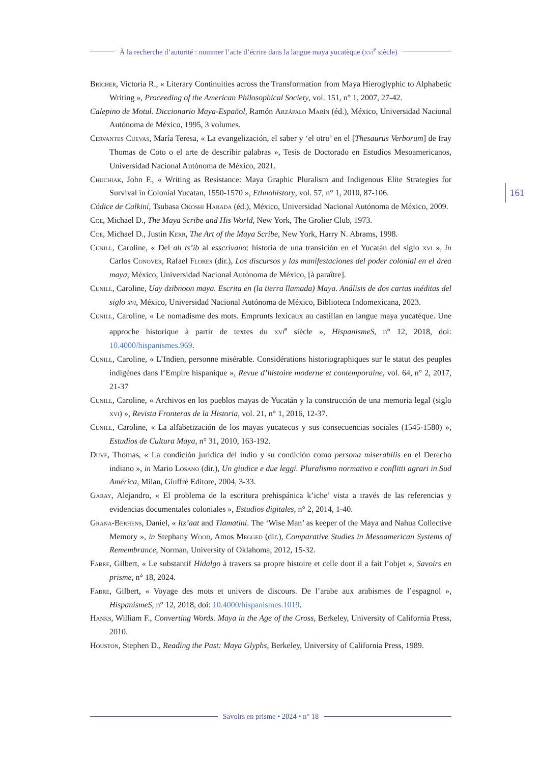À la recherche d’autorité : nommer l’acte d’écrire dans la langue maya yucatèque (xvi<sup>e</sup> siècle)
161
Bricher, Victoria R., « Literary Continuities across the Transformation from Maya Hieroglyphic to Alphabetic Writing », Proceeding of the American Philosophical Society, vol. 151, n° 1, 2007, 27-42.
Calepino de Motul. Diccionario Maya-Español, Ramón Arzápalo Marín (éd.), México, Universidad Nacional Autónoma de México, 1995, 3 volumes.
Cervantes Cuevas, María Teresa, « La evangelización, el saber y ‘el otro’ en el [Thesaurus Verborum] de fray Thomas de Coto o el arte de describir palabras », Tesis de Doctorado en Estudios Mesoamericanos, Universidad Nacional Autónoma de México, 2021.
Chuchiak, John F., « Writing as Resistance: Maya Graphic Pluralism and Indigenous Elite Strategies for Survival in Colonial Yucatan, 1550-1570 », Ethnohistory, vol. 57, n° 1, 2010, 87-106.
Códice de Calkiní, Tsubasa Okoshi Harada (éd.), México, Universidad Nacional Autónoma de México, 2009.
Coe, Michael D., The Maya Scribe and His World, New York, The Grolier Club, 1973.
Coe, Michael D., Justin Kerr, The Art of the Maya Scribe, New York, Harry N. Abrams, 1998.
Cunill, Caroline, « Del ah ts’ib al esscrivano: historia de una transición en el Yucatán del siglo xvi », in Carlos Conover, Rafael Flores (dir.), Los discursos y las manifestaciones del poder colonial en el área maya, México, Universidad Nacional Autónoma de México, [à paraître].
Cunill, Caroline, Uay dzibnoon maya. Escrita en (la tierra llamada) Maya. Análisis de dos cartas inéditas del siglo xvi, México, Universidad Nacional Autónoma de México, Biblioteca Indomexicana, 2023.
Cunill, Caroline, « Le nomadisme des mots. Emprunts lexicaux au castillan en langue maya yucatèque. Une approche historique à partir de textes du xvi<sup>e</sup> siècle », HispanismeS, n° 12, 2018, doi: 10.4000/hispanismes.969.
Cunill, Caroline, « L’Indien, personne misérable. Considérations historiographiques sur le statut des peuples indigènes dans l’Empire hispanique », Revue d’histoire moderne et contemporaine, vol. 64, n° 2, 2017, 21-37
Cunill, Caroline, « Archivos en los pueblos mayas de Yucatán y la construcción de una memoria legal (siglo xvi) », Revista Fronteras de la Historia, vol. 21, n° 1, 2016, 12-37.
Cunill, Caroline, « La alfabetización de los mayas yucatecos y sus consecuencias sociales (1545-1580) », Estudios de Cultura Maya, n° 31, 2010, 163-192.
Duve, Thomas, « La condición jurídica del indio y su condición como persona miserabilis en el Derecho indiano », in Mario Losano (dir.), Un giudice e due leggi. Pluralismo normativo e conflitti agrari in Sud América, Milan, Giuffrè Editore, 2004, 3-33.
Garay, Alejandro, « El problema de la escritura prehispánica k’iche’ vista a través de las referencias y evidencias documentales coloniales », Estudios digitales, n° 2, 2014, 1-40.
Grana-Berhens, Daniel, « Itz’aat and Tlamatini. The ‘Wise Man’ as keeper of the Maya and Nahua Collective Memory », in Stephany Wood, Amos Megged (dir.), Comparative Studies in Mesoamerican Systems of Remembrance, Norman, University of Oklahoma, 2012, 15-32.
Fabre, Gilbert, « Le substantif Hidalgo à travers sa propre histoire et celle dont il a fait l’objet », Savoirs en prisme, n° 18, 2024.
Fabre, Gilbert, « Voyage des mots et univers de discours. De l’arabe aux arabismes de l’espagnol », HispanismeS, n° 12, 2018, doi: 10.4000/hispanismes.1019.
Hanks, William F., Converting Words. Maya in the Age of the Cross, Berkeley, University of California Press, 2010.
Houston, Stephen D., Reading the Past: Maya Glyphs, Berkeley, University of California Press, 1989.
Savoirs en prisme • 2024 • n° 18